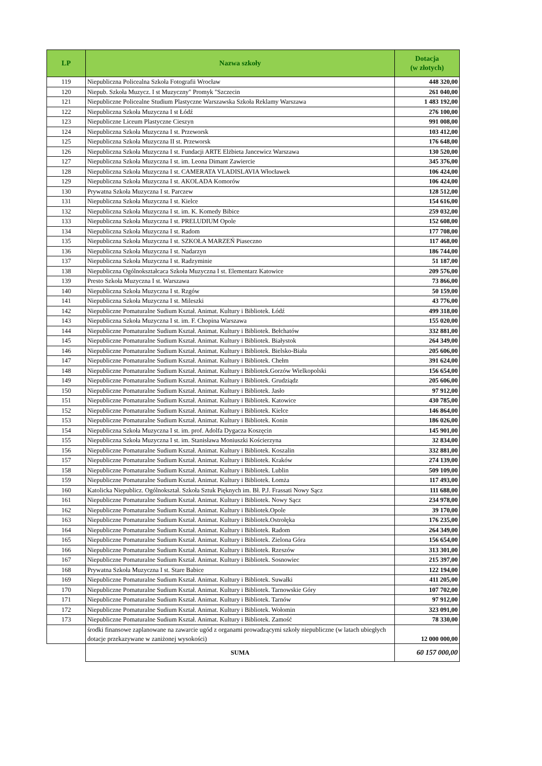| LP | Nazwa szkoły | Dotacja (w złotych) |
| --- | --- | --- |
| 119 | Niepubliczna Policealna Szkoła Fotografii Wrocław | 448 320,00 |
| 120 | Niepub. Szkoła Muzycz. I st Muzyczny" Promyk "Szczecin | 261 040,00 |
| 121 | Niepubliczne Policealne Studium Plastyczne Warszawska Szkoła Reklamy Warszawa | 1 483 192,00 |
| 122 | Niepubliczna Szkoła Muzyczna I st Łódź | 276 100,00 |
| 123 | Niepubliczne Liceum Plastyczne Cieszyn | 991 008,00 |
| 124 | Niepubliczna Szkoła Muzyczna I st. Przeworsk | 103 412,00 |
| 125 | Niepubliczna Szkoła Muzyczna II st. Przeworsk | 176 648,00 |
| 126 | Niepubliczna Szkoła Muzyczna I st. Fundacji ARTE Elżbieta Jancewicz Warszawa | 130 520,00 |
| 127 | Niepubliczna Szkoła Muzyczna I st. im. Leona Dimant Zawiercie | 345 376,00 |
| 128 | Niepubliczna Szkoła Muzyczna I st. CAMERATA VLADISLAVIA Włocławek | 106 424,00 |
| 129 | Niepubliczna Szkoła Muzyczna I st. AKOLADA Komorów | 106 424,00 |
| 130 | Prywatna Szkoła Muzyczna I st. Parczew | 128 512,00 |
| 131 | Niepubliczna Szkoła Muzyczna I st. Kielce | 154 616,00 |
| 132 | Niepubliczna Szkoła Muzyczna I st. im. K. Komedy Bibice | 259 032,00 |
| 133 | Niepubliczna Szkoła Muzyczna I st. PRELUDIUM Opole | 152 608,00 |
| 134 | Niepubliczna Szkoła Muzyczna I st. Radom | 177 708,00 |
| 135 | Niepubliczna Szkoła Muzyczna I st. SZKOŁA MARZEŃ Piaseczno | 117 468,00 |
| 136 | Niepubliczna Szkoła Muzyczna I st. Nadarzyn | 186 744,00 |
| 137 | Niepubliczna Szkoła Muzyczna I st. Radzyminie | 51 187,00 |
| 138 | Niepubliczna Ogólnokształcaca Szkoła Muzyczna I st. Elementarz Katowice | 209 576,00 |
| 139 | Presto Szkoła Muzyczna I st. Warszawa | 73 866,00 |
| 140 | Niepubliczna Szkoła Muzyczna I st. Rzgów | 50 159,00 |
| 141 | Niepubliczna Szkoła Muzyczna I st. Mileszki | 43 776,00 |
| 142 | Niepubliczne Pomaturalne Sudium Kształ. Animat. Kultury i Bibliotek. Łódź | 499 318,00 |
| 143 | Niepubliczna Szkoła Muzyczna I st. im. F. Chopina Warszawa | 155 020,00 |
| 144 | Niepubliczne Pomaturalne Sudium Kształ. Animat. Kultury i Bibliotek. Bełchatów | 332 881,00 |
| 145 | Niepubliczne Pomaturalne Sudium Kształ. Animat. Kultury i Bibliotek. Białystok | 264 349,00 |
| 146 | Niepubliczne Pomaturalne Sudium Kształ. Animat. Kultury i Bibliotek. Bielsko-Biała | 205 606,00 |
| 147 | Niepubliczne Pomaturalne Sudium Kształ. Animat. Kultury i Bibliotek. Chełm | 391 624,00 |
| 148 | Niepubliczne Pomaturalne Sudium Kształ. Animat. Kultury i Bibliotek.Gorzów Wielkopolski | 156 654,00 |
| 149 | Niepubliczne Pomaturalne Sudium Kształ. Animat. Kultury i Bibliotek. Grudziądz | 205 606,00 |
| 150 | Niepubliczne Pomaturalne Sudium Kształ. Animat. Kultury i Bibliotek. Jasło | 97 912,00 |
| 151 | Niepubliczne Pomaturalne Sudium Kształ. Animat. Kultury i Bibliotek. Katowice | 430 785,00 |
| 152 | Niepubliczne Pomaturalne Sudium Kształ. Animat. Kultury i Bibliotek. Kielce | 146 864,00 |
| 153 | Niepubliczne Pomaturalne Sudium Kształ. Animat. Kultury i Bibliotek. Konin | 186 026,00 |
| 154 | Niepubliczna Szkoła Muzyczna I st. im. prof. Adolfa Dygacza Koszęcin | 145 901,00 |
| 155 | Niepubliczna Szkoła Muzyczna I st. im. Stanisława Moniuszki Kościerzyna | 32 834,00 |
| 156 | Niepubliczne Pomaturalne Sudium Kształ. Animat. Kultury i Bibliotek. Koszalin | 332 881,00 |
| 157 | Niepubliczne Pomaturalne Sudium Kształ. Animat. Kultury i Bibliotek. Kraków | 274 139,00 |
| 158 | Niepubliczne Pomaturalne Sudium Kształ. Animat. Kultury i Bibliotek. Lublin | 509 109,00 |
| 159 | Niepubliczne Pomaturalne Sudium Kształ. Animat. Kultury i Bibliotek. Łomża | 117 493,00 |
| 160 | Katolicka Niepublicz. Ogólnokształ. Szkoła Sztuk Pięknych im. Bł. P.J. Frassati Nowy Sącz | 111 688,00 |
| 161 | Niepubliczne Pomaturalne Sudium Kształ. Animat. Kultury i Bibliotek. Nowy Sącz | 234 978,00 |
| 162 | Niepubliczne Pomaturalne Sudium Kształ. Animat. Kultury i Bibliotek.Opole | 39 170,00 |
| 163 | Niepubliczne Pomaturalne Sudium Kształ. Animat. Kultury i Bibliotek.Ostrołęka | 176 235,00 |
| 164 | Niepubliczne Pomaturalne Sudium Kształ. Animat. Kultury i Bibliotek. Radom | 264 349,00 |
| 165 | Niepubliczne Pomaturalne Sudium Kształ. Animat. Kultury i Bibliotek. Zielona Góra | 156 654,00 |
| 166 | Niepubliczne Pomaturalne Sudium Kształ. Animat. Kultury i Bibliotek. Rzeszów | 313 301,00 |
| 167 | Niepubliczne Pomaturalne Sudium Kształ. Animat. Kultury i Bibliotek. Sosnowiec | 215 397,00 |
| 168 | Prywatna Szkoła Muzyczna I st. Stare Babice | 122 194,00 |
| 169 | Niepubliczne Pomaturalne Sudium Kształ. Animat. Kultury i Bibliotek. Suwałki | 411 205,00 |
| 170 | Niepubliczne Pomaturalne Sudium Kształ. Animat. Kultury i Bibliotek. Tarnowskie Góry | 107 702,00 |
| 171 | Niepubliczne Pomaturalne Sudium Kształ. Animat. Kultury i Bibliotek. Tarnów | 97 912,00 |
| 172 | Niepubliczne Pomaturalne Sudium Kształ. Animat. Kultury i Bibliotek. Wołomin | 323 091,00 |
| 173 | Niepubliczne Pomaturalne Sudium Kształ. Animat. Kultury i Bibliotek. Zamość | 78 330,00 |
| | środki finansowe zaplanowane na zawarcie ugód z organami prowadzącymi szkoły niepubliczne (w latach ubiegłych dotacje przekazywane w zaniżonej wysokości) | 12 000 000,00 |
| | SUMA | 60 157 000,00 |